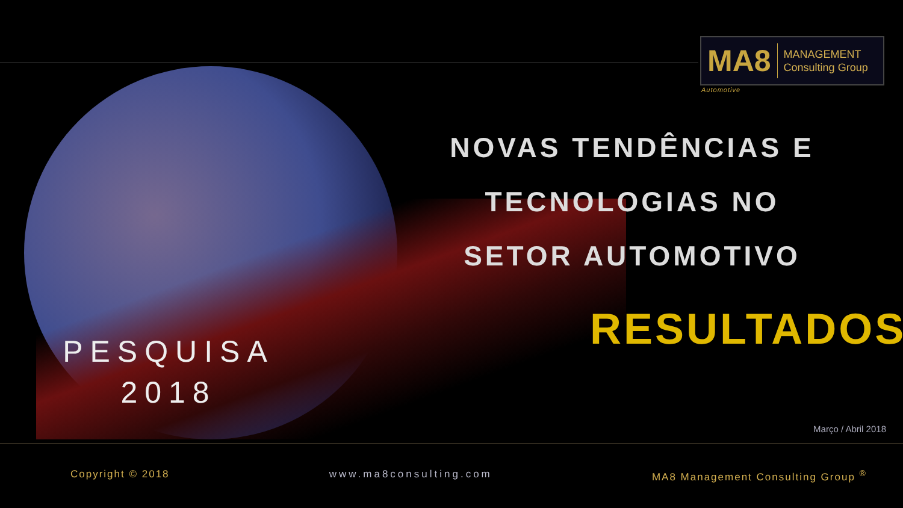MA8
MANAGEMENT
Consulting Group
Automotive
NOVAS TENDÊNCIAS E
TECNOLOGIAS NO
SETOR AUTOMOTIVO
RESULTADOS
PESQUISA
2018
Março / Abril 2018
Copyright © 2018 www.ma8consulting.com MA8 Management Consulting Group <sup>®</sup>